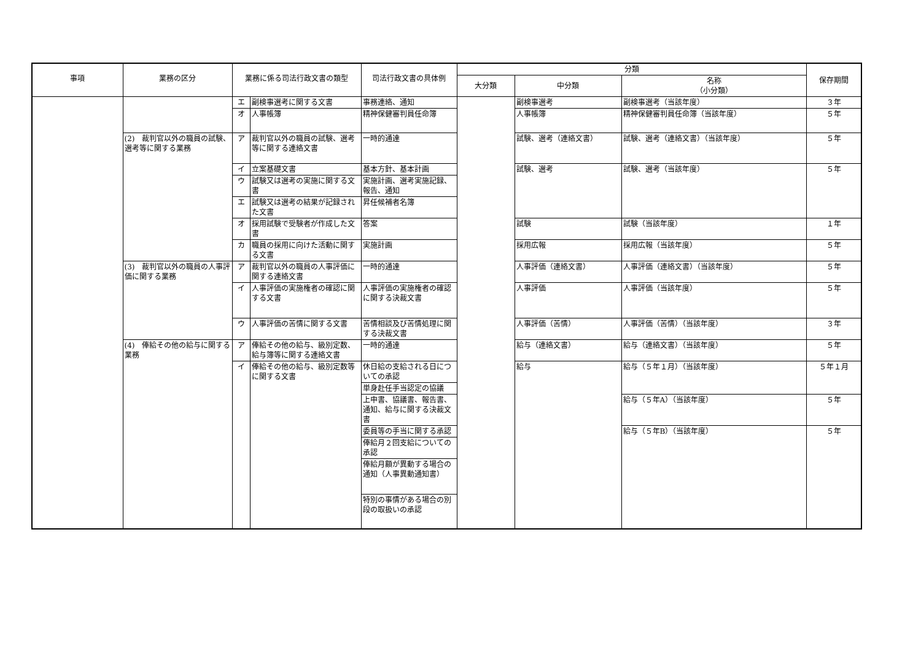| 事項 | 業務の区分 | 業務に係る司法行政文書の類型 | | 司法行政文書の具体例 | 分類 | | | 保存期間 |
| --- | --- | --- | --- | --- | --- | --- | --- | --- |
| | | | | | 大分類 | 中分類 | 名称 （小分類） | |
| | | エ | 副検事選考に関する文書 | 事務連絡、通知 | | 副検事選考 | 副検事選考（当該年度） | ３年 |
| | | オ | 人事帳簿 | 精神保健審判員任命簿 | | 人事帳簿 | 精神保健審判員任命簿（当該年度） | ５年 |
| | (2) 裁判官以外の職員の試験、選考等に関する業務 | ア | 裁判官以外の職員の試験、選考等に関する連絡文書 | 一時的通達 | | 試験、選考（連絡文書） | 試験、選考（連絡文書）（当該年度） | ５年 |
| | | イ | 立案基礎文書 | 基本方針、基本計画 | | 試験、選考 | 試験、選考（当該年度） | ５年 |
| | | ウ | 試験又は選考の実施に関する文書 | 実施計画、選考実施記録、報告、通知 | | | | |
| | | エ | 試験又は選考の結果が記録された文書 | 昇任候補者名簿 | | | | |
| | | オ | 採用試験で受験者が作成した文書 | 答案 | | 試験 | 試験（当該年度） | １年 |
| | | カ | 職員の採用に向けた活動に関する文書 | 実施計画 | | 採用広報 | 採用広報（当該年度） | ５年 |
| | (3) 裁判官以外の職員の人事評価に関する業務 | ア | 裁判官以外の職員の人事評価に関する連絡文書 | 一時的通達 | | 人事評価（連絡文書） | 人事評価（連絡文書）（当該年度） | ５年 |
| | | イ | 人事評価の実施権者の確認に関する文書 | 人事評価の実施権者の確認に関する決裁文書 | | 人事評価 | 人事評価（当該年度） | ５年 |
| | | ウ | 人事評価の苦情に関する文書 | 苦情相談及び苦情処理に関する決裁文書 | | 人事評価（苦情） | 人事評価（苦情）（当該年度） | ３年 |
| | (4) 俸給その他の給与に関する業務 | ア | 俸給その他の給与、級別定数、給与簿等に関する連絡文書 | 一時的通達 | | 給与（連絡文書） | 給与（連絡文書）（当該年度） | ５年 |
| | | イ | 俸給その他の給与、級別定数等に関する文書 | 休日給の支給される日についての承認 | | 給与 | 給与（５年１月）（当該年度） | ５年１月 |
| | | | | 単身赴任手当認定の協議 | | | | |
| | | | | 上申書、協議書、報告書、通知、給与に関する決裁文書 | | | 給与（５年A）（当該年度） | ５年 |
| | | | | 委員等の手当に関する承認 | | | 給与（５年B）（当該年度） | ５年 |
| | | | | 俸給月２回支給についての承認 | | | | |
| | | | | 俸給月額が異動する場合の通知（人事異動通知書） | | | | |
| | | | | 特別の事情がある場合の別段の取扱いの承認 | | | | |